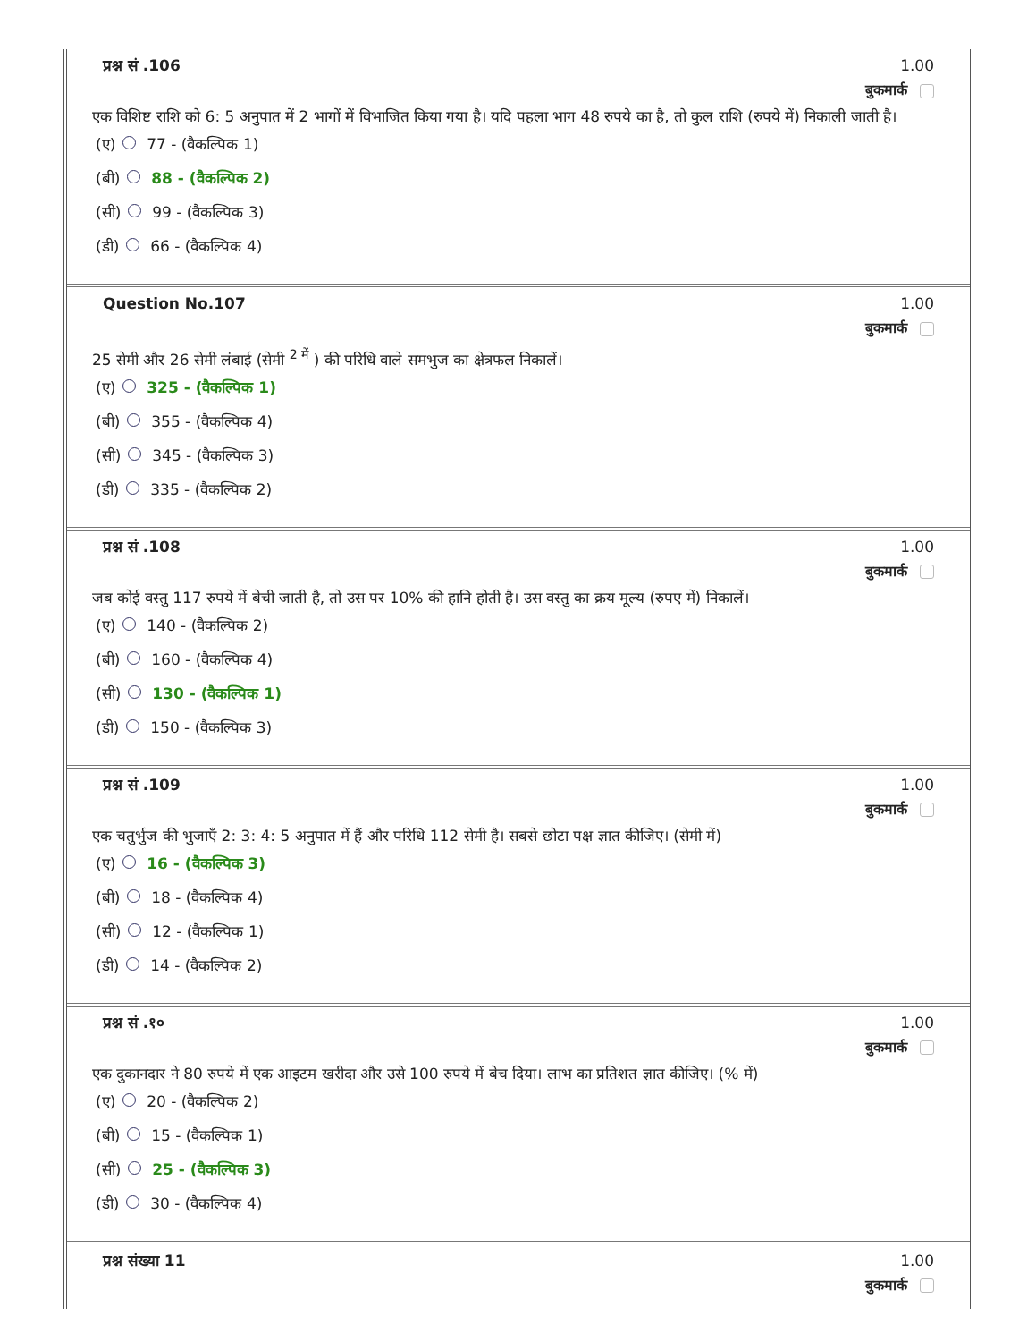प्रश्न सं .106 1.00
बुकमार्क
एक विशिष्ट राशि को 6: 5 अनुपात में 2 भागों में विभाजित किया गया है। यदि पहला भाग 48 रुपये का है, तो कुल राशि (रुपये में) निकाली जाती है।
(ए) 77 - (वैकल्पिक 1)
(बी) 88 - (वैकल्पिक 2)
(सी) 99 - (वैकल्पिक 3)
(डी) 66 - (वैकल्पिक 4)
Question No.107 1.00
बुकमार्क
25 सेमी और 26 सेमी लंबाई (सेमी <sup>2 में</sup> ) की परिधि वाले समभुज का क्षेत्रफल निकालें।
(ए) 325 - (वैकल्पिक 1)
(बी) 355 - (वैकल्पिक 4)
(सी) 345 - (वैकल्पिक 3)
(डी) 335 - (वैकल्पिक 2)
प्रश्न सं .108 1.00
बुकमार्क
जब कोई वस्तु 117 रुपये में बेची जाती है, तो उस पर 10% की हानि होती है। उस वस्तु का क्रय मूल्य (रुपए में) निकालें।
(ए) 140 - (वैकल्पिक 2)
(बी) 160 - (वैकल्पिक 4)
(सी) 130 - (वैकल्पिक 1)
(डी) 150 - (वैकल्पिक 3)
प्रश्न सं .109 1.00
बुकमार्क
एक चतुर्भुज की भुजाएँ 2: 3: 4: 5 अनुपात में हैं और परिधि 112 सेमी है। सबसे छोटा पक्ष ज्ञात कीजिए। (सेमी में)
(ए) 16 - (वैकल्पिक 3)
(बी) 18 - (वैकल्पिक 4)
(सी) 12 - (वैकल्पिक 1)
(डी) 14 - (वैकल्पिक 2)
प्रश्न सं .१० 1.00
बुकमार्क
एक दुकानदार ने 80 रुपये में एक आइटम खरीदा और उसे 100 रुपये में बेच दिया। लाभ का प्रतिशत ज्ञात कीजिए। (% में)
(ए) 20 - (वैकल्पिक 2)
(बी) 15 - (वैकल्पिक 1)
(सी) 25 - (वैकल्पिक 3)
(डी) 30 - (वैकल्पिक 4)
प्रश्न संख्या 11 1.00
बुकमार्क